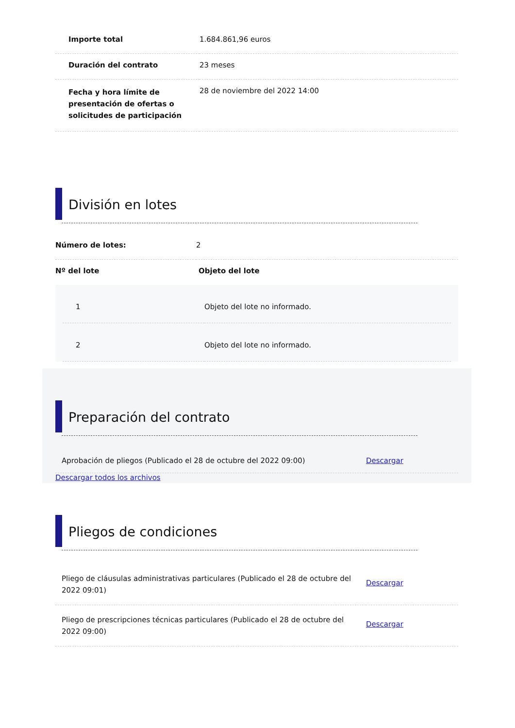| Importe total | 1.684.861,96 euros |
| Duración del contrato | 23 meses |
| Fecha y hora límite de presentación de ofertas o solicitudes de participación | 28 de noviembre del 2022 14:00 |
División en lotes
| Número de lotes: | 2 |
| Nº del lote | Objeto del lote |
| 1 | Objeto del lote no informado. |
| 2 | Objeto del lote no informado. |
Preparación del contrato
| Aprobación de pliegos (Publicado el 28 de octubre del 2022 09:00) | Descargar |
Descargar todos los archivos
Pliegos de condiciones
| Pliego de cláusulas administrativas particulares (Publicado el 28 de octubre del 2022 09:01) | Descargar |
| Pliego de prescripciones técnicas particulares (Publicado el 28 de octubre del 2022 09:00) | Descargar |